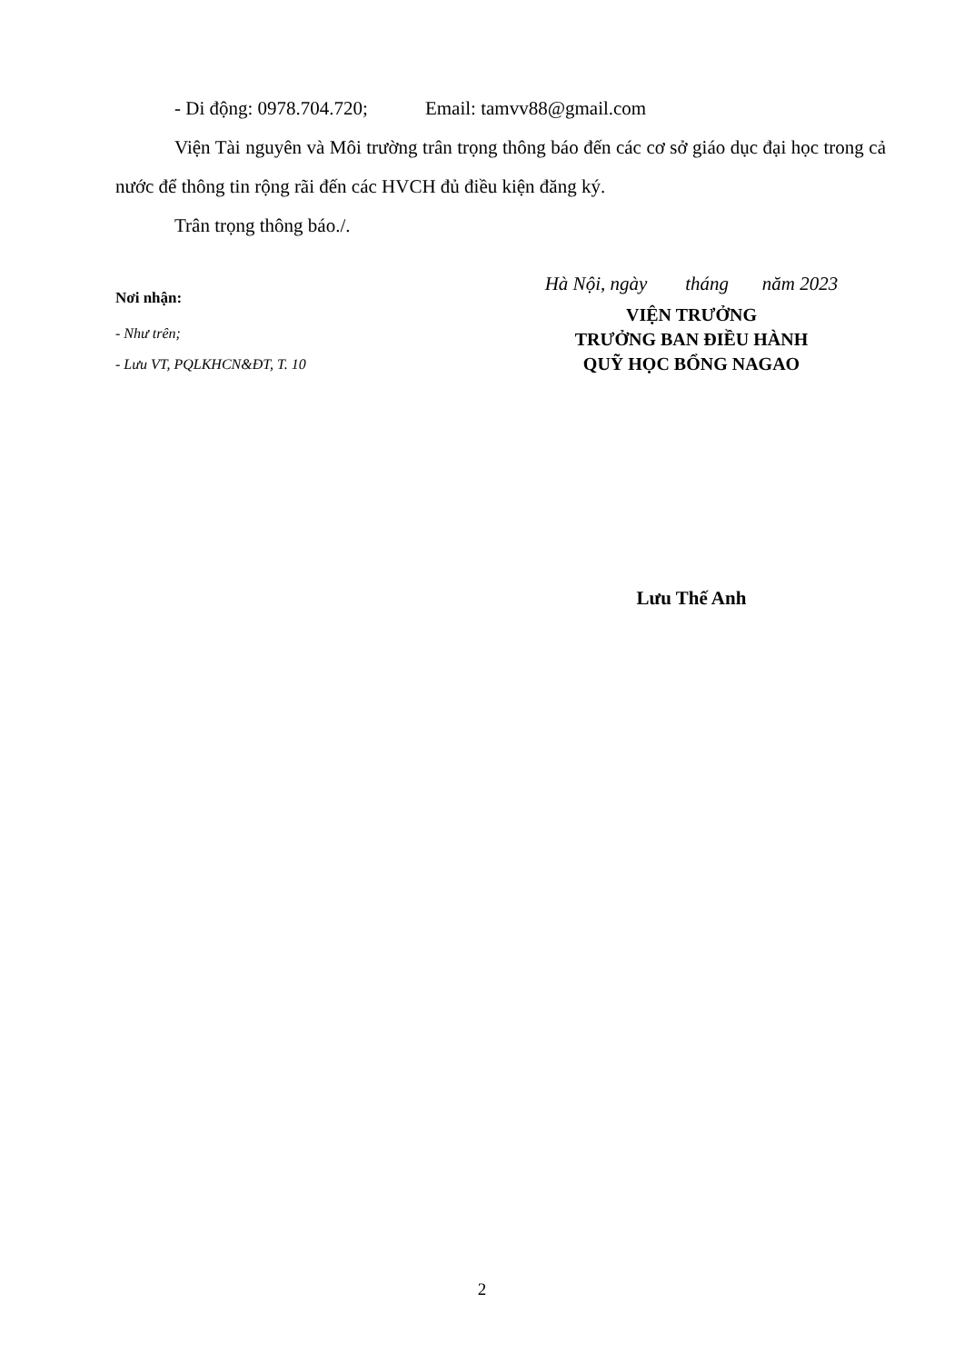- Di động: 0978.704.720; Email: tamvv88@gmail.com
Viện Tài nguyên và Môi trường trân trọng thông báo đến các cơ sở giáo dục đại học trong cả nước để thông tin rộng rãi đến các HVCH đủ điều kiện đăng ký.
Trân trọng thông báo./.
Nơi nhận:
- Như trên;
- Lưu VT, PQLKHCN&ĐT, T. 10
Hà Nội, ngày tháng năm 2023
VIỆN TRƯỞNG
TRƯỞNG BAN ĐIỀU HÀNH
QUỸ HỌC BỔNG NAGAO
Lưu Thế Anh
2